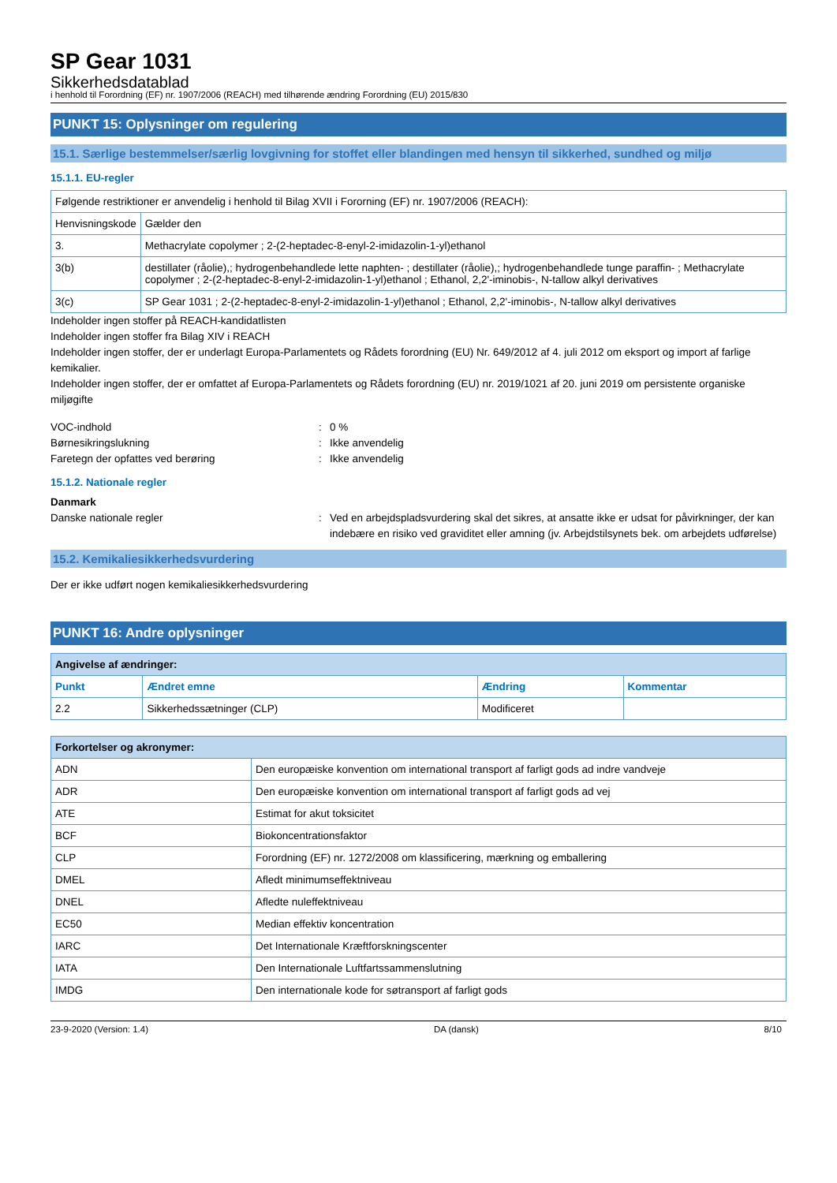SP Gear 1031
Sikkerhedsdatablad
i henhold til Forordning (EF) nr. 1907/2006 (REACH) med tilhørende ændring Forordning (EU) 2015/830
PUNKT 15: Oplysninger om regulering
15.1. Særlige bestemmelser/særlig lovgivning for stoffet eller blandingen med hensyn til sikkerhed, sundhed og miljø
15.1.1. EU-regler
| Følgende restriktioner er anvendelig i henhold til Bilag XVII i Fororning (EF) nr. 1907/2006 (REACH): | |
| Henvisningskode | Gælder den |
| 3. | Methacrylate copolymer ; 2-(2-heptadec-8-enyl-2-imidazolin-1-yl)ethanol |
| 3(b) | destillater (råolie),; hydrogenbehandlede lette naphten- ; destillater (råolie),; hydrogenbehandlede tunge paraffin- ; Methacrylate copolymer ; 2-(2-heptadec-8-enyl-2-imidazolin-1-yl)ethanol ; Ethanol, 2,2'-iminobis-, N-tallow alkyl derivatives |
| 3(c) | SP Gear 1031 ; 2-(2-heptadec-8-enyl-2-imidazolin-1-yl)ethanol ; Ethanol, 2,2'-iminobis-, N-tallow alkyl derivatives |
Indeholder ingen stoffer på REACH-kandidatlisten
Indeholder ingen stoffer fra Bilag XIV i REACH
Indeholder ingen stoffer, der er underlagt Europa-Parlamentets og Rådets forordning (EU) Nr. 649/2012 af 4. juli 2012 om eksport og import af farlige kemikalier.
Indeholder ingen stoffer, der er omfattet af Europa-Parlamentets og Rådets forordning (EU) nr. 2019/1021 af 20. juni 2019 om persistente organiske miljøgifte
VOC-indhold: 0 %
Børnesikringslukning: Ikke anvendelig
Faretegn der opfattes ved berøring: Ikke anvendelig
15.1.2. Nationale regler
Danmark
Danske nationale regler: Ved en arbejdspladsvurdering skal det sikres, at ansatte ikke er udsat for påvirkninger, der kan indebære en risiko ved graviditet eller amning (jv. Arbejdstilsynets bek. om arbejdets udførelse)
15.2. Kemikaliesikkerhedsvurdering
Der er ikke udført nogen kemikaliesikkerhedsvurdering
PUNKT 16: Andre oplysninger
| Angivelse af ændringer: | | | |
| --- | --- | --- | --- |
| Punkt | Ændret emne | Ændring | Kommentar |
| 2.2 | Sikkerhedssætninger (CLP) | Modificeret | |
| Forkortelser og akronymer: | |
| --- | --- |
| ADN | Den europæiske konvention om international transport af farligt gods ad indre vandveje |
| ADR | Den europæiske konvention om international transport af farligt gods ad vej |
| ATE | Estimat for akut toksicitet |
| BCF | Biokoncentrationsfaktor |
| CLP | Forordning (EF) nr. 1272/2008 om klassificering, mærkning og emballering |
| DMEL | Afledt minimumseffektniveau |
| DNEL | Afledte nuleffektniveau |
| EC50 | Median effektiv koncentration |
| IARC | Det Internationale Kræftforskningscenter |
| IATA | Den Internationale Luftfartssammenslutning |
| IMDG | Den internationale kode for søtransport af farligt gods |
23-9-2020 (Version: 1.4) DA (dansk) 8/10